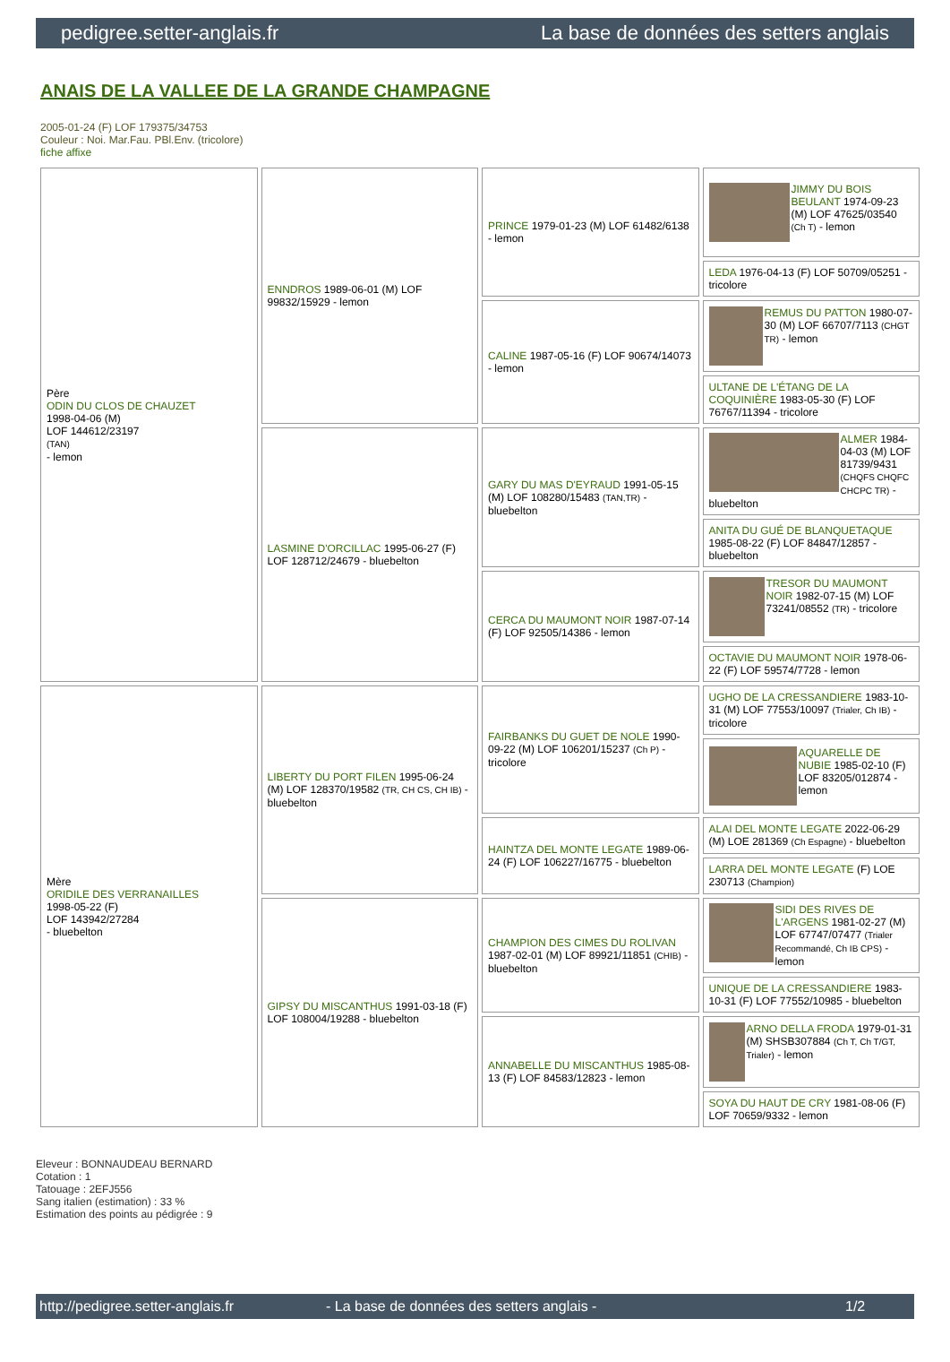pedigree.setter-anglais.fr La base de données des setters anglais
ANAIS DE LA VALLEE DE LA GRANDE CHAMPAGNE
2005-01-24 (F) LOF 179375/34753
Couleur : Noi. Mar.Fau. PBl.Env. (tricolore)
fiche affixe
| Père ODIN DU CLOS DE CHAUZET 1998-04-06 (M) LOF 144612/23197 (TAN) - lemon | ENNDROS 1989-06-01 (M) LOF 99832/15929 - lemon | PRINCE 1979-01-23 (M) LOF 61482/6138 - lemon | JIMMY DU BOIS BEULANT 1974-09-23 (M) LOF 47625/03540 (Ch T) - lemon |
| | | | LEDA 1976-04-13 (F) LOF 50709/05251 - tricolore |
| | | CALINE 1987-05-16 (F) LOF 90674/14073 - lemon | REMUS DU PATTON 1980-07-30 (M) LOF 66707/7113 (CHGT TR) - lemon |
| | | | ULTANE DE L'ÉTANG DE LA COQUINIÈRE 1983-05-30 (F) LOF 76767/11394 - tricolore |
| | LASMINE D'ORCILLAC 1995-06-27 (F) LOF 128712/24679 - bluebelton | GARY DU MAS D'EYRAUD 1991-05-15 (M) LOF 108280/15483 (TAN,TR) - bluebelton | ALMER 1984-04-03 (M) LOF 81739/9431 (CHQFS CHQFC CHCPC TR) - bluebelton |
| | | | ANITA DU GUÉ DE BLANQUETAQUE 1985-08-22 (F) LOF 84847/12857 - bluebelton |
| | | CERCA DU MAUMONT NOIR 1987-07-14 (F) LOF 92505/14386 - lemon | TRESOR DU MAUMONT NOIR 1982-07-15 (M) LOF 73241/08552 (TR) - tricolore |
| | | | OCTAVIE DU MAUMONT NOIR 1978-06-22 (F) LOF 59574/7728 - lemon |
| Mère ORIDILE DES VERRANAILLES 1998-05-22 (F) LOF 143942/27284 - bluebelton | LIBERTY DU PORT FILEN 1995-06-24 (M) LOF 128370/19582 (TR, CH CS, CH IB) - bluebelton | FAIRBANKS DU GUET DE NOLE 1990-09-22 (M) LOF 106201/15237 (Ch P) - tricolore | UGHO DE LA CRESSANDIERE 1983-10-31 (M) LOF 77553/10097 (Trialer, Ch IB) - tricolore |
| | | | AQUARELLE DE NUBIE 1985-02-10 (F) LOF 83205/012874 - lemon |
| | | HAINTZA DEL MONTE LEGATE 1989-06-24 (F) LOF 106227/16775 - bluebelton | ALAI DEL MONTE LEGATE 2022-06-29 (M) LOE 281369 (Ch Espagne) - bluebelton |
| | | | LARRA DEL MONTE LEGATE (F) LOE 230713 (Champion) |
| | GIPSY DU MISCANTHUS 1991-03-18 (F) LOF 108004/19288 - bluebelton | CHAMPION DES CIMES DU ROLIVAN 1987-02-01 (M) LOF 89921/11851 (CHIB) - bluebelton | SIDI DES RIVES DE L'ARGENS 1981-02-27 (M) LOF 67747/07477 (Trialer Recommandé, Ch IB CPS) - lemon |
| | | | UNIQUE DE LA CRESSANDIERE 1983-10-31 (F) LOF 77552/10985 - bluebelton |
| | | ANNABELLE DU MISCANTHUS 1985-08-13 (F) LOF 84583/12823 - lemon | ARNO DELLA FRODA 1979-01-31 (M) SHSB307884 (Ch T, Ch T/GT, Trialer) - lemon |
| | | | SOYA DU HAUT DE CRY 1981-08-06 (F) LOF 70659/9332 - lemon |
Eleveur : BONNAUDEAU BERNARD
Cotation : 1
Tatouage : 2EFJ556
Sang italien (estimation) : 33 %
Estimation des points au pédigrée : 9
http://pedigree.setter-anglais.fr - La base de données des setters anglais - 1/2